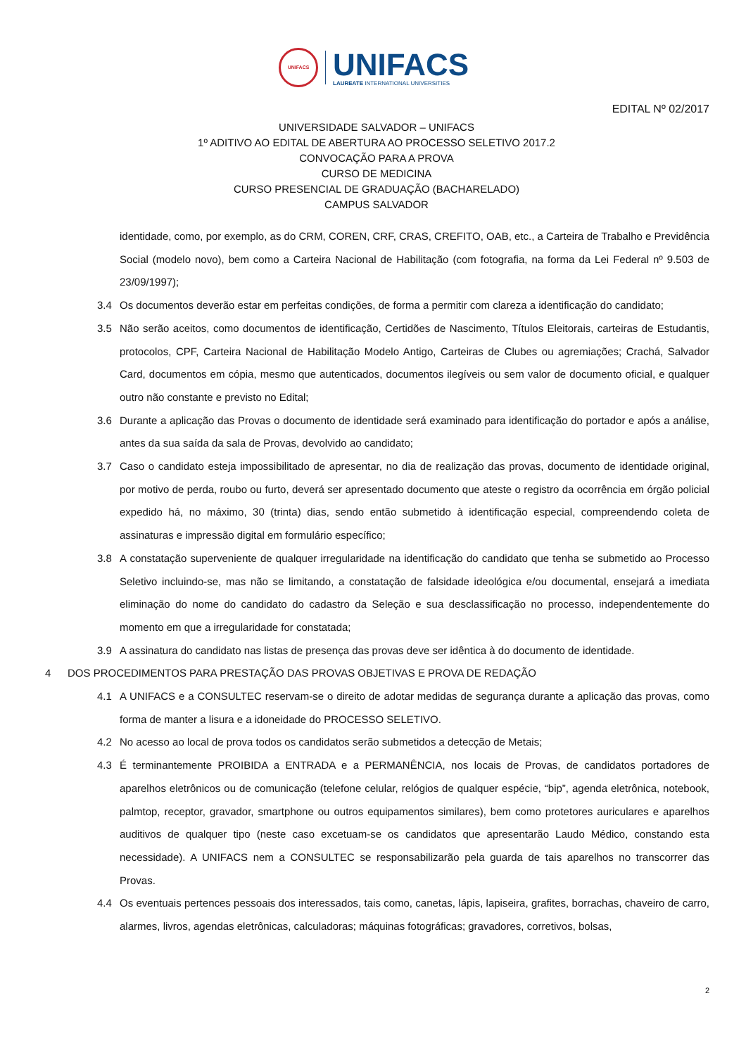UNIFACS
UNIFACS
LAUREATE INTERNATIONAL UNIVERSITIES
EDITAL Nº 02/2017
UNIVERSIDADE SALVADOR – UNIFACS
1º ADITIVO AO EDITAL DE ABERTURA AO PROCESSO SELETIVO 2017.2
CONVOCAÇÃO PARA A PROVA
CURSO DE MEDICINA
CURSO PRESENCIAL DE GRADUAÇÃO (BACHARELADO)
CAMPUS SALVADOR
identidade, como, por exemplo, as do CRM, COREN, CRF, CRAS, CREFITO, OAB, etc., a Carteira de Trabalho e Previdência Social (modelo novo), bem como a Carteira Nacional de Habilitação (com fotografia, na forma da Lei Federal nº 9.503 de 23/09/1997);
3.4 Os documentos deverão estar em perfeitas condições, de forma a permitir com clareza a identificação do candidato;
3.5 Não serão aceitos, como documentos de identificação, Certidões de Nascimento, Títulos Eleitorais, carteiras de Estudantis, protocolos, CPF, Carteira Nacional de Habilitação Modelo Antigo, Carteiras de Clubes ou agremiações; Crachá, Salvador Card, documentos em cópia, mesmo que autenticados, documentos ilegíveis ou sem valor de documento oficial, e qualquer outro não constante e previsto no Edital;
3.6 Durante a aplicação das Provas o documento de identidade será examinado para identificação do portador e após a análise, antes da sua saída da sala de Provas, devolvido ao candidato;
3.7 Caso o candidato esteja impossibilitado de apresentar, no dia de realização das provas, documento de identidade original, por motivo de perda, roubo ou furto, deverá ser apresentado documento que ateste o registro da ocorrência em órgão policial expedido há, no máximo, 30 (trinta) dias, sendo então submetido à identificação especial, compreendendo coleta de assinaturas e impressão digital em formulário específico;
3.8 A constatação superveniente de qualquer irregularidade na identificação do candidato que tenha se submetido ao Processo Seletivo incluindo-se, mas não se limitando, a constatação de falsidade ideológica e/ou documental, ensejará a imediata eliminação do nome do candidato do cadastro da Seleção e sua desclassificação no processo, independentemente do momento em que a irregularidade for constatada;
3.9 A assinatura do candidato nas listas de presença das provas deve ser idêntica à do documento de identidade.
4 DOS PROCEDIMENTOS PARA PRESTAÇÃO DAS PROVAS OBJETIVAS E PROVA DE REDAÇÃO
4.1 A UNIFACS e a CONSULTEC reservam-se o direito de adotar medidas de segurança durante a aplicação das provas, como forma de manter a lisura e a idoneidade do PROCESSO SELETIVO.
4.2 No acesso ao local de prova todos os candidatos serão submetidos a detecção de Metais;
4.3 É terminantemente PROIBIDA a ENTRADA e a PERMANÊNCIA, nos locais de Provas, de candidatos portadores de aparelhos eletrônicos ou de comunicação (telefone celular, relógios de qualquer espécie, “bip”, agenda eletrônica, notebook, palmtop, receptor, gravador, smartphone ou outros equipamentos similares), bem como protetores auriculares e aparelhos auditivos de qualquer tipo (neste caso excetuam-se os candidatos que apresentarão Laudo Médico, constando esta necessidade). A UNIFACS nem a CONSULTEC se responsabilizarão pela guarda de tais aparelhos no transcorrer das Provas.
4.4 Os eventuais pertences pessoais dos interessados, tais como, canetas, lápis, lapiseira, grafites, borrachas, chaveiro de carro, alarmes, livros, agendas eletrônicas, calculadoras; máquinas fotográficas; gravadores, corretivos, bolsas,
2